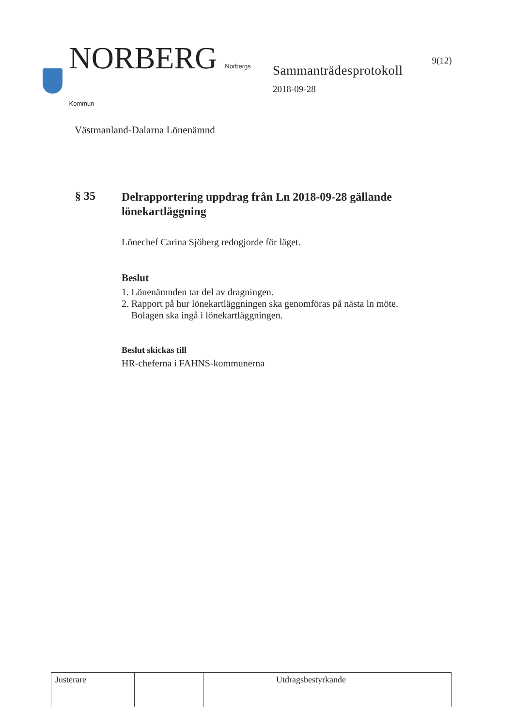NORBERG Norbergs Kommun
Västmanland-Dalarna Lönenämnd
Sammanträdesprotokoll
2018-09-28
9(12)
§ 35
Delrapportering uppdrag från Ln 2018-09-28 gällande lönekartläggning
Lönechef Carina Sjöberg redogjorde för läget.
Beslut
1. Lönenämnden tar del av dragningen.
2. Rapport på hur lönekartläggningen ska genomföras på nästa ln möte.
Bolagen ska ingå i lönekartläggningen.
Beslut skickas till
HR-cheferna i FAHNS-kommunerna
| Justerare | | | Utdragsbestyrkande |